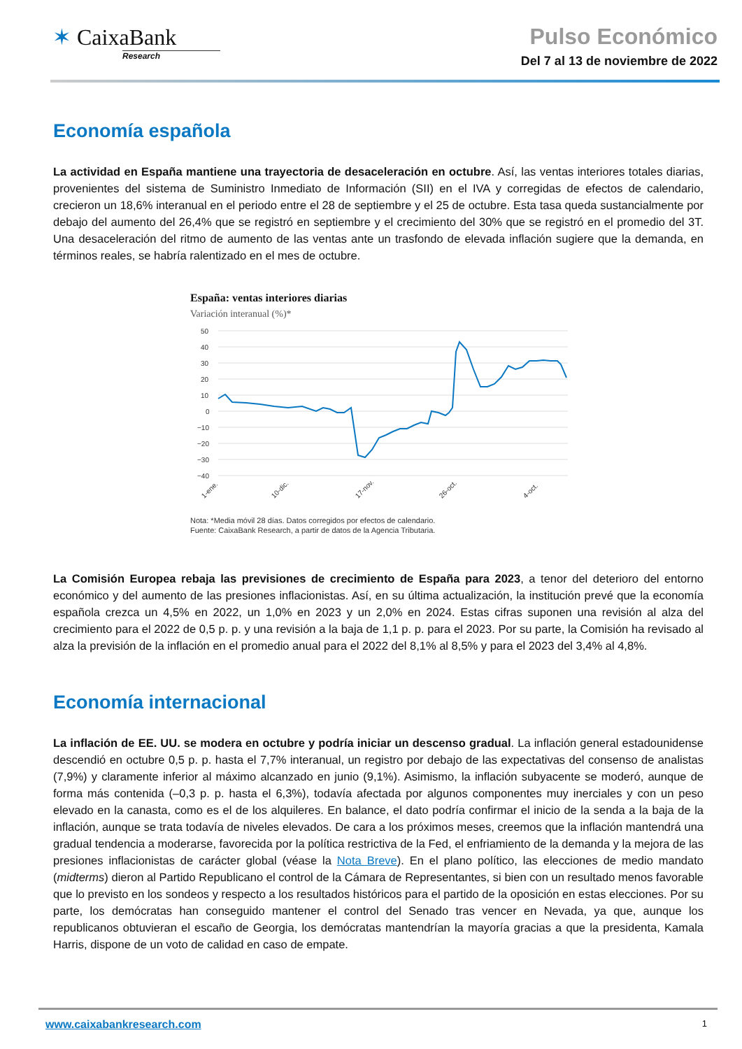✶ CaixaBank
Research
Pulso Económico
Del 7 al 13 de noviembre de 2022
Economía española
La actividad en España mantiene una trayectoria de desaceleración en octubre. Así, las ventas interiores totales diarias, provenientes del sistema de Suministro Inmediato de Información (SII) en el IVA y corregidas de efectos de calendario, crecieron un 18,6% interanual en el periodo entre el 28 de septiembre y el 25 de octubre. Esta tasa queda sustancialmente por debajo del aumento del 26,4% que se registró en septiembre y el crecimiento del 30% que se registró en el promedio del 3T. Una desaceleración del ritmo de aumento de las ventas ante un trasfondo de elevada inflación sugiere que la demanda, en términos reales, se habría ralentizado en el mes de octubre.
España: ventas interiores diarias
Variación interanual (%)*
50
40
30
20
10
0
−10
−20
−30
−40
1-ene.
10-dic.
17-nov.
26-oct.
4-oct.
Nota: *Media móvil 28 días. Datos corregidos por efectos de calendario.
Fuente: CaixaBank Research, a partir de datos de la Agencia Tributaria.
La Comisión Europea rebaja las previsiones de crecimiento de España para 2023, a tenor del deterioro del entorno económico y del aumento de las presiones inflacionistas. Así, en su última actualización, la institución prevé que la economía española crezca un 4,5% en 2022, un 1,0% en 2023 y un 2,0% en 2024. Estas cifras suponen una revisión al alza del crecimiento para el 2022 de 0,5 p. p. y una revisión a la baja de 1,1 p. p. para el 2023. Por su parte, la Comisión ha revisado al alza la previsión de la inflación en el promedio anual para el 2022 del 8,1% al 8,5% y para el 2023 del 3,4% al 4,8%.
Economía internacional
La inflación de EE. UU. se modera en octubre y podría iniciar un descenso gradual. La inflación general estadounidense descendió en octubre 0,5 p. p. hasta el 7,7% interanual, un registro por debajo de las expectativas del consenso de analistas (7,9%) y claramente inferior al máximo alcanzado en junio (9,1%). Asimismo, la inflación subyacente se moderó, aunque de forma más contenida (–0,3 p. p. hasta el 6,3%), todavía afectada por algunos componentes muy inerciales y con un peso elevado en la canasta, como es el de los alquileres. En balance, el dato podría confirmar el inicio de la senda a la baja de la inflación, aunque se trata todavía de niveles elevados. De cara a los próximos meses, creemos que la inflación mantendrá una gradual tendencia a moderarse, favorecida por la política restrictiva de la Fed, el enfriamiento de la demanda y la mejora de las presiones inflacionistas de carácter global (véase la Nota Breve). En el plano político, las elecciones de medio mandato (midterms) dieron al Partido Republicano el control de la Cámara de Representantes, si bien con un resultado menos favorable que lo previsto en los sondeos y respecto a los resultados históricos para el partido de la oposición en estas elecciones. Por su parte, los demócratas han conseguido mantener el control del Senado tras vencer en Nevada, ya que, aunque los republicanos obtuvieran el escaño de Georgia, los demócratas mantendrían la mayoría gracias a que la presidenta, Kamala Harris, dispone de un voto de calidad en caso de empate.
www.caixabankresearch.com 1